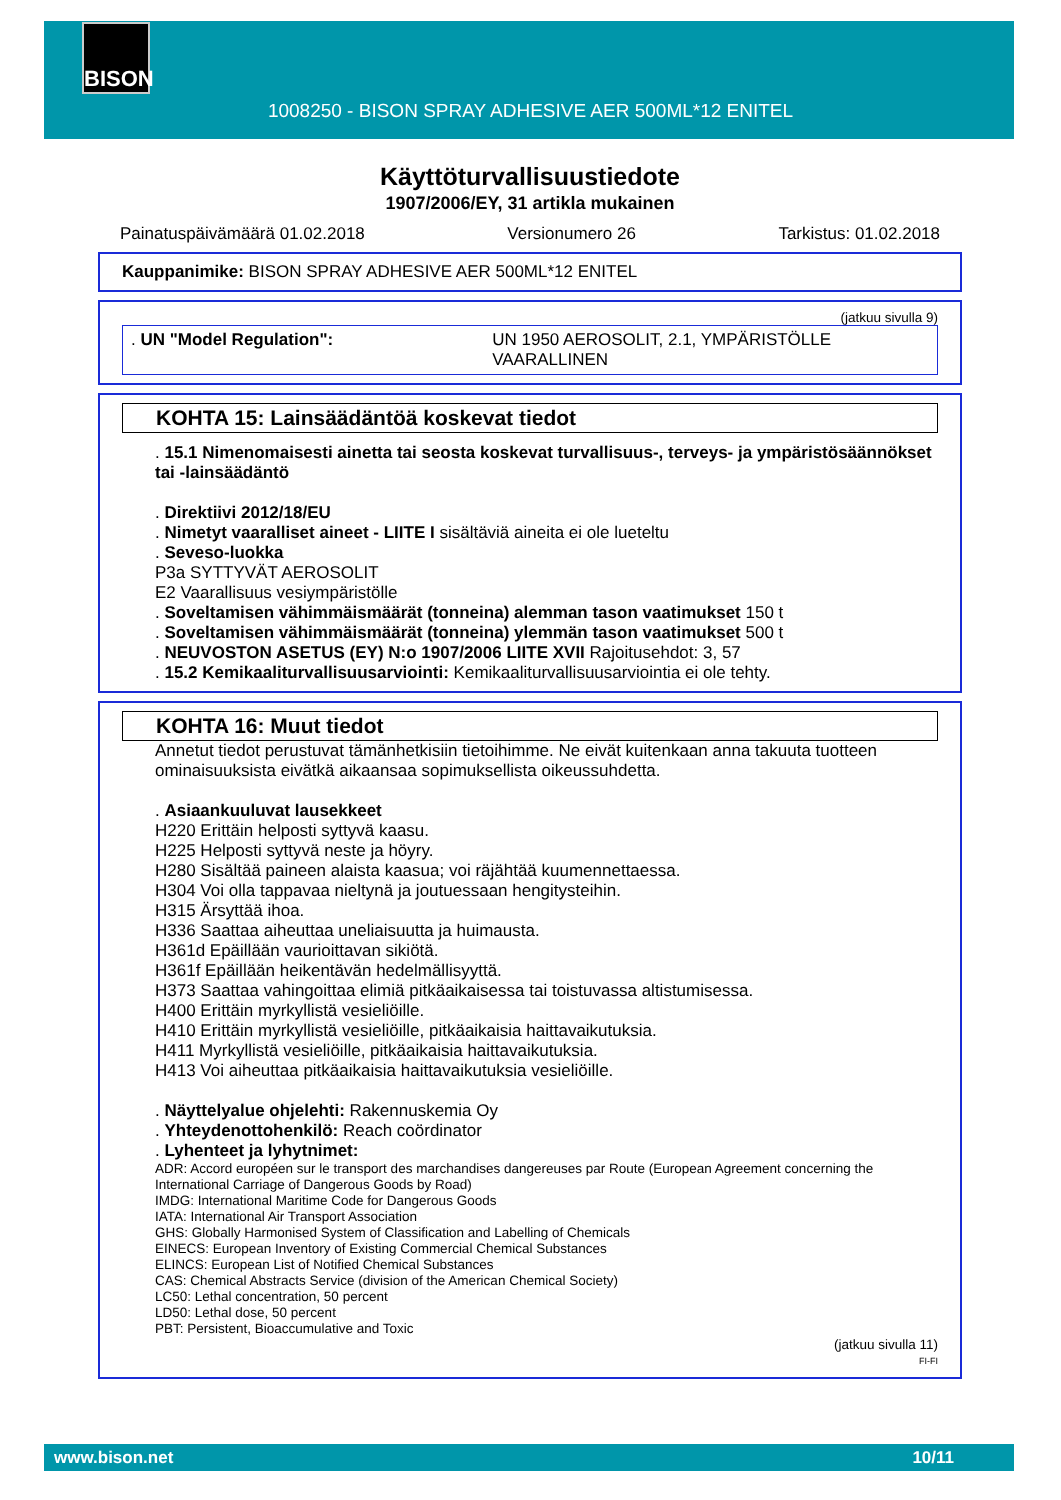BISON
1008250 - BISON SPRAY ADHESIVE AER 500ML*12 ENITEL
Käyttöturvallisuustiedote
1907/2006/EY, 31 artikla mukainen
Painatuspäivämäärä 01.02.2018 Versionumero 26 Tarkistus: 01.02.2018
Kauppanimike: BISON SPRAY ADHESIVE AER 500ML*12 ENITEL
(jatkuu sivulla 9)
. UN "Model Regulation": UN 1950 AEROSOLIT, 2.1, YMPÄRISTÖLLE VAARALLINEN
KOHTA 15: Lainsäädäntöä koskevat tiedot
. 15.1 Nimenomaisesti ainetta tai seosta koskevat turvallisuus-, terveys- ja ympäristösäännökset tai -lainsäädäntö
. Direktiivi 2012/18/EU
. Nimetyt vaaralliset aineet - LIITE I sisältäviä aineita ei ole lueteltu
. Seveso-luokka
P3a SYTTYVÄT AEROSOLIT
E2 Vaarallisuus vesiympäristölle
. Soveltamisen vähimmäismäärät (tonneina) alemman tason vaatimukset 150 t
. Soveltamisen vähimmäismäärät (tonneina) ylemmän tason vaatimukset 500 t
. NEUVOSTON ASETUS (EY) N:o 1907/2006 LIITE XVII Rajoitusehdot: 3, 57
. 15.2 Kemikaaliturvallisuusarviointi: Kemikaaliturvallisuusarviointia ei ole tehty.
KOHTA 16: Muut tiedot
Annetut tiedot perustuvat tämänhetkisiin tietoihimme. Ne eivät kuitenkaan anna takuuta tuotteen ominaisuuksista eivätkä aikaansaa sopimuksellista oikeussuhdetta.
. Asiaankuuluvat lausekkeet
H220 Erittäin helposti syttyvä kaasu.
H225 Helposti syttyvä neste ja höyry.
H280 Sisältää paineen alaista kaasua; voi räjähtää kuumennettaessa.
H304 Voi olla tappavaa nieltynä ja joutuessaan hengitysteihin.
H315 Ärsyttää ihoa.
H336 Saattaa aiheuttaa uneliaisuutta ja huimausta.
H361d Epäillään vaurioittavan sikiötä.
H361f Epäillään heikentävän hedelmällisyyttä.
H373 Saattaa vahingoittaa elimiä pitkäaikaisessa tai toistuvassa altistumisessa.
H400 Erittäin myrkyllistä vesieliöille.
H410 Erittäin myrkyllistä vesieliöille, pitkäaikaisia haittavaikutuksia.
H411 Myrkyllistä vesieliöille, pitkäaikaisia haittavaikutuksia.
H413 Voi aiheuttaa pitkäaikaisia haittavaikutuksia vesieliöille.
. Näyttelyalue ohjelehti: Rakennuskemia Oy
. Yhteydenottohenkilö: Reach coördinator
. Lyhenteet ja lyhytnimet:
ADR: Accord européen sur le transport des marchandises dangereuses par Route (European Agreement concerning the International Carriage of Dangerous Goods by Road)
IMDG: International Maritime Code for Dangerous Goods
IATA: International Air Transport Association
GHS: Globally Harmonised System of Classification and Labelling of Chemicals
EINECS: European Inventory of Existing Commercial Chemical Substances
ELINCS: European List of Notified Chemical Substances
CAS: Chemical Abstracts Service (division of the American Chemical Society)
LC50: Lethal concentration, 50 percent
LD50: Lethal dose, 50 percent
PBT: Persistent, Bioaccumulative and Toxic
(jatkuu sivulla 11)
FI-FI
www.bison.net 10/11